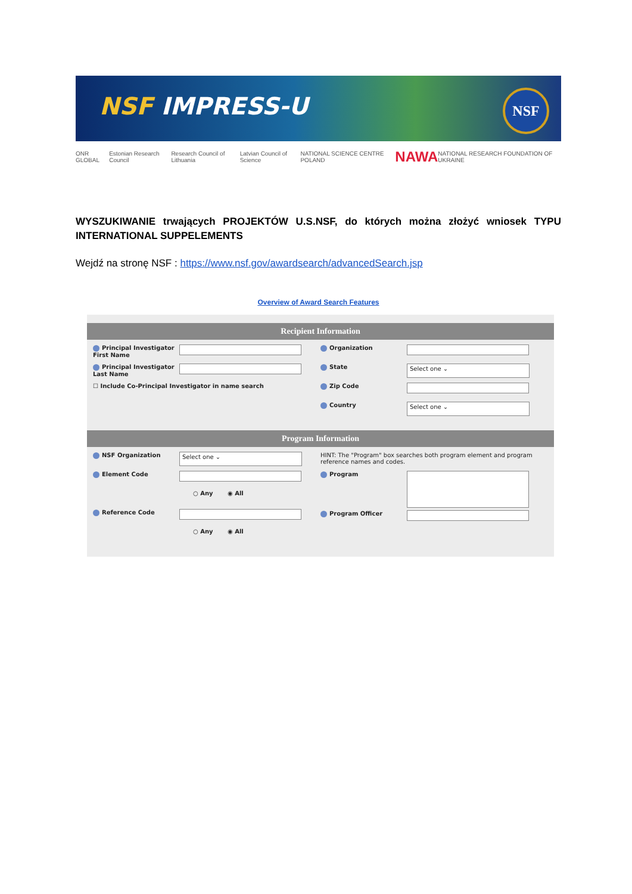NSF IMPRESS-U
NSF
ONR GLOBAL Estonian Research Council Research Council of Lithuania Latvian Council of Science NATIONAL SCIENCE CENTRE POLAND NAWA NATIONAL RESEARCH FOUNDATION OF UKRAINE
WYSZUKIWANIE trwających PROJEKTÓW U.S.NSF, do których można złożyć wniosek TYPU INTERNATIONAL SUPPELEMENTS
Wejdź na stronę NSF : https://www.nsf.gov/awardsearch/advancedSearch.jsp
Overview of Award Search Features
Recipient Information
Principal Investigator First Name
Principal Investigator Last Name
☐ Include Co-Principal Investigator in name search
Organization
State
Select one ⌄
Zip Code
Country
Select one ⌄
Program Information
NSF Organization
Select one ⌄
Element Code
○ Any ◉ All
Reference Code
○ Any ◉ All
HINT: The "Program" box searches both program element and program reference names and codes.
Program
Program Officer